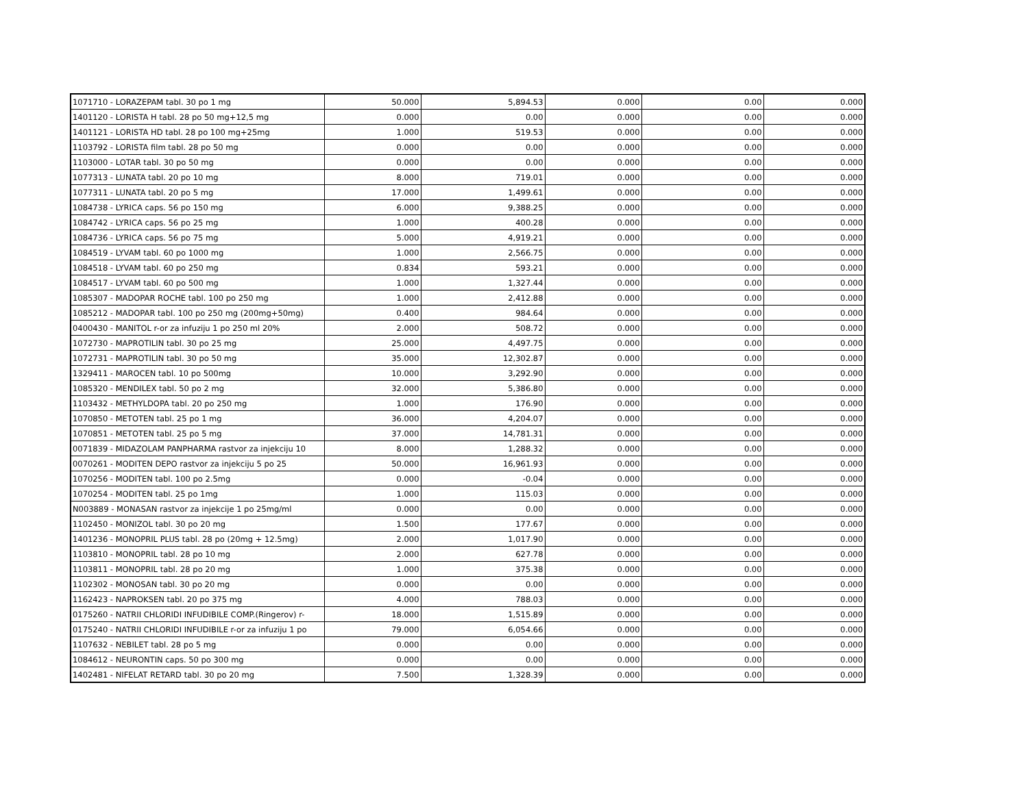| 1071710 - LORAZEPAM tabl. 30 po 1 mg | 50.000 | 5,894.53 | 0.000 | 0.00 | 0.000 |
| 1401120 - LORISTA H tabl. 28 po 50 mg+12,5 mg | 0.000 | 0.00 | 0.000 | 0.00 | 0.000 |
| 1401121 - LORISTA HD tabl. 28 po 100 mg+25mg | 1.000 | 519.53 | 0.000 | 0.00 | 0.000 |
| 1103792 - LORISTA film tabl. 28 po 50 mg | 0.000 | 0.00 | 0.000 | 0.00 | 0.000 |
| 1103000 - LOTAR tabl. 30 po 50 mg | 0.000 | 0.00 | 0.000 | 0.00 | 0.000 |
| 1077313 - LUNATA tabl. 20 po 10 mg | 8.000 | 719.01 | 0.000 | 0.00 | 0.000 |
| 1077311 - LUNATA tabl. 20 po 5 mg | 17.000 | 1,499.61 | 0.000 | 0.00 | 0.000 |
| 1084738 - LYRICA caps. 56 po 150 mg | 6.000 | 9,388.25 | 0.000 | 0.00 | 0.000 |
| 1084742 - LYRICA caps. 56 po 25 mg | 1.000 | 400.28 | 0.000 | 0.00 | 0.000 |
| 1084736 - LYRICA caps. 56 po 75 mg | 5.000 | 4,919.21 | 0.000 | 0.00 | 0.000 |
| 1084519 - LYVAM tabl. 60 po 1000 mg | 1.000 | 2,566.75 | 0.000 | 0.00 | 0.000 |
| 1084518 - LYVAM tabl. 60 po 250 mg | 0.834 | 593.21 | 0.000 | 0.00 | 0.000 |
| 1084517 - LYVAM tabl. 60 po 500 mg | 1.000 | 1,327.44 | 0.000 | 0.00 | 0.000 |
| 1085307 - MADOPAR ROCHE tabl. 100 po 250 mg | 1.000 | 2,412.88 | 0.000 | 0.00 | 0.000 |
| 1085212 - MADOPAR tabl. 100 po 250 mg (200mg+50mg) | 0.400 | 984.64 | 0.000 | 0.00 | 0.000 |
| 0400430 - MANITOL r-or za infuziju 1 po 250 ml 20% | 2.000 | 508.72 | 0.000 | 0.00 | 0.000 |
| 1072730 - MAPROTILIN tabl. 30 po 25 mg | 25.000 | 4,497.75 | 0.000 | 0.00 | 0.000 |
| 1072731 - MAPROTILIN tabl. 30 po 50 mg | 35.000 | 12,302.87 | 0.000 | 0.00 | 0.000 |
| 1329411 - MAROCEN tabl. 10 po 500mg | 10.000 | 3,292.90 | 0.000 | 0.00 | 0.000 |
| 1085320 - MENDILEX tabl. 50 po 2 mg | 32.000 | 5,386.80 | 0.000 | 0.00 | 0.000 |
| 1103432 - METHYLDOPA tabl. 20 po 250 mg | 1.000 | 176.90 | 0.000 | 0.00 | 0.000 |
| 1070850 - METOTEN tabl. 25 po 1 mg | 36.000 | 4,204.07 | 0.000 | 0.00 | 0.000 |
| 1070851 - METOTEN tabl. 25 po 5 mg | 37.000 | 14,781.31 | 0.000 | 0.00 | 0.000 |
| 0071839 - MIDAZOLAM PANPHARMA rastvor za injekciju 10 | 8.000 | 1,288.32 | 0.000 | 0.00 | 0.000 |
| 0070261 - MODITEN DEPO rastvor za injekciju 5 po 25 | 50.000 | 16,961.93 | 0.000 | 0.00 | 0.000 |
| 1070256 - MODITEN tabl. 100 po 2.5mg | 0.000 | -0.04 | 0.000 | 0.00 | 0.000 |
| 1070254 - MODITEN tabl. 25 po 1mg | 1.000 | 115.03 | 0.000 | 0.00 | 0.000 |
| N003889 - MONASAN rastvor za injekcije 1 po 25mg/ml | 0.000 | 0.00 | 0.000 | 0.00 | 0.000 |
| 1102450 - MONIZOL tabl. 30 po 20 mg | 1.500 | 177.67 | 0.000 | 0.00 | 0.000 |
| 1401236 - MONOPRIL PLUS tabl. 28 po (20mg + 12.5mg) | 2.000 | 1,017.90 | 0.000 | 0.00 | 0.000 |
| 1103810 - MONOPRIL tabl. 28 po 10 mg | 2.000 | 627.78 | 0.000 | 0.00 | 0.000 |
| 1103811 - MONOPRIL tabl. 28 po 20 mg | 1.000 | 375.38 | 0.000 | 0.00 | 0.000 |
| 1102302 - MONOSAN tabl. 30 po 20 mg | 0.000 | 0.00 | 0.000 | 0.00 | 0.000 |
| 1162423 - NAPROKSEN tabl. 20 po 375 mg | 4.000 | 788.03 | 0.000 | 0.00 | 0.000 |
| 0175260 - NATRII CHLORIDI INFUDIBILE COMP.(Ringerov) r- | 18.000 | 1,515.89 | 0.000 | 0.00 | 0.000 |
| 0175240 - NATRII CHLORIDI INFUDIBILE r-or za infuziju 1 po | 79.000 | 6,054.66 | 0.000 | 0.00 | 0.000 |
| 1107632 - NEBILET tabl. 28 po 5 mg | 0.000 | 0.00 | 0.000 | 0.00 | 0.000 |
| 1084612 - NEURONTIN caps. 50 po 300 mg | 0.000 | 0.00 | 0.000 | 0.00 | 0.000 |
| 1402481 - NIFELAT RETARD tabl. 30 po 20 mg | 7.500 | 1,328.39 | 0.000 | 0.00 | 0.000 |